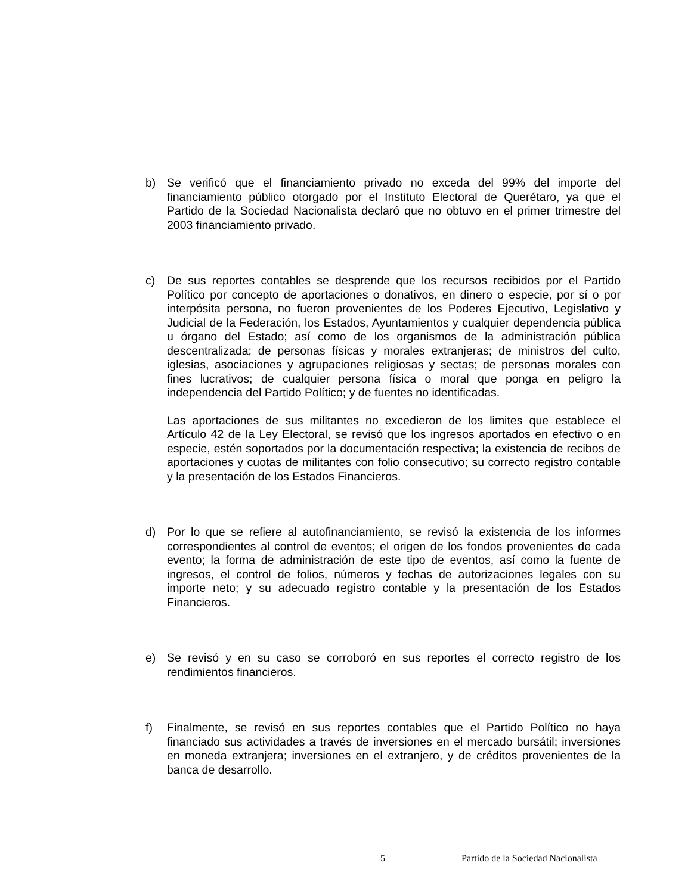b) Se verificó que el financiamiento privado no exceda del 99% del importe del financiamiento público otorgado por el Instituto Electoral de Querétaro, ya que el Partido de la Sociedad Nacionalista declaró que no obtuvo en el primer trimestre del 2003 financiamiento privado.
c) De sus reportes contables se desprende que los recursos recibidos por el Partido Político por concepto de aportaciones o donativos, en dinero o especie, por sí o por interpósita persona, no fueron provenientes de los Poderes Ejecutivo, Legislativo y Judicial de la Federación, los Estados, Ayuntamientos y cualquier dependencia pública u órgano del Estado; así como de los organismos de la administración pública descentralizada; de personas físicas y morales extranjeras; de ministros del culto, iglesias, asociaciones y agrupaciones religiosas y sectas; de personas morales con fines lucrativos; de cualquier persona física o moral que ponga en peligro la independencia del Partido Político; y de fuentes no identificadas.
Las aportaciones de sus militantes no excedieron de los limites que establece el Artículo 42 de la Ley Electoral, se revisó que los ingresos aportados en efectivo o en especie, estén soportados por la documentación respectiva; la existencia de recibos de aportaciones y cuotas de militantes con folio consecutivo; su correcto registro contable y la presentación de los Estados Financieros.
d) Por lo que se refiere al autofinanciamiento, se revisó la existencia de los informes correspondientes al control de eventos; el origen de los fondos provenientes de cada evento; la forma de administración de este tipo de eventos, así como la fuente de ingresos, el control de folios, números y fechas de autorizaciones legales con su importe neto; y su adecuado registro contable y la presentación de los Estados Financieros.
e) Se revisó y en su caso se corroboró en sus reportes el correcto registro de los rendimientos financieros.
f) Finalmente, se revisó en sus reportes contables que el Partido Político no haya financiado sus actividades a través de inversiones en el mercado bursátil; inversiones en moneda extranjera; inversiones en el extranjero, y de créditos provenientes de la banca de desarrollo.
5 Partido de la Sociedad Nacionalista